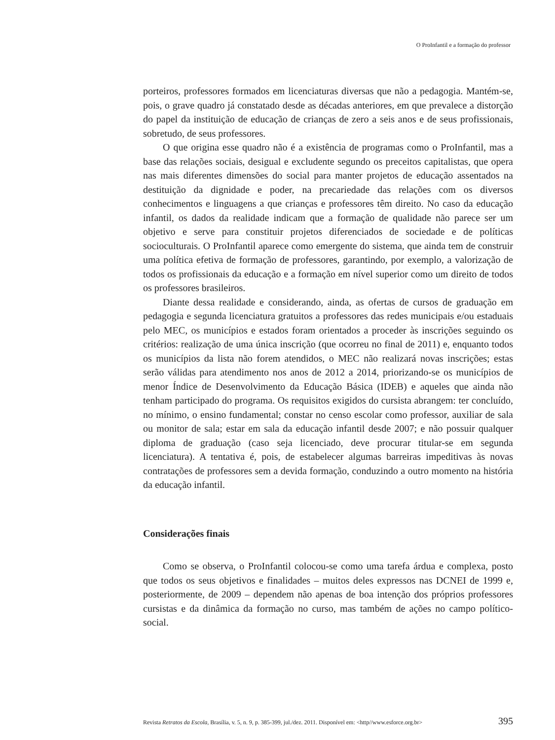O ProInfantil e a formação do professor
porteiros, professores formados em licenciaturas diversas que não a pedagogia. Mantém-se, pois, o grave quadro já constatado desde as décadas anteriores, em que prevalece a distorção do papel da instituição de educação de crianças de zero a seis anos e de seus profissionais, sobretudo, de seus professores.
O que origina esse quadro não é a existência de programas como o ProInfantil, mas a base das relações sociais, desigual e excludente segundo os preceitos capitalistas, que opera nas mais diferentes dimensões do social para manter projetos de educação assentados na destituição da dignidade e poder, na precariedade das relações com os diversos conhecimentos e linguagens a que crianças e professores têm direito. No caso da educação infantil, os dados da realidade indicam que a formação de qualidade não parece ser um objetivo e serve para constituir projetos diferenciados de sociedade e de políticas socioculturais. O ProInfantil aparece como emergente do sistema, que ainda tem de construir uma política efetiva de formação de professores, garantindo, por exemplo, a valorização de todos os profissionais da educação e a formação em nível superior como um direito de todos os professores brasileiros.
Diante dessa realidade e considerando, ainda, as ofertas de cursos de graduação em pedagogia e segunda licenciatura gratuitos a professores das redes municipais e/ou estaduais pelo MEC, os municípios e estados foram orientados a proceder às inscrições seguindo os critérios: realização de uma única inscrição (que ocorreu no final de 2011) e, enquanto todos os municípios da lista não forem atendidos, o MEC não realizará novas inscrições; estas serão válidas para atendimento nos anos de 2012 a 2014, priorizando-se os municípios de menor Índice de Desenvolvimento da Educação Básica (IDEB) e aqueles que ainda não tenham participado do programa. Os requisitos exigidos do cursista abrangem: ter concluído, no mínimo, o ensino fundamental; constar no censo escolar como professor, auxiliar de sala ou monitor de sala; estar em sala da educação infantil desde 2007; e não possuir qualquer diploma de graduação (caso seja licenciado, deve procurar titular-se em segunda licenciatura). A tentativa é, pois, de estabelecer algumas barreiras impeditivas às novas contratações de professores sem a devida formação, conduzindo a outro momento na história da educação infantil.
Considerações finais
Como se observa, o ProInfantil colocou-se como uma tarefa árdua e complexa, posto que todos os seus objetivos e finalidades – muitos deles expressos nas DCNEI de 1999 e, posteriormente, de 2009 – dependem não apenas de boa intenção dos próprios professores cursistas e da dinâmica da formação no curso, mas também de ações no campo político-social.
Revista Retratos da Escola, Brasília, v. 5, n. 9, p. 385-399, jul./dez. 2011. Disponível em: <http//www.esforce.org.br> 395